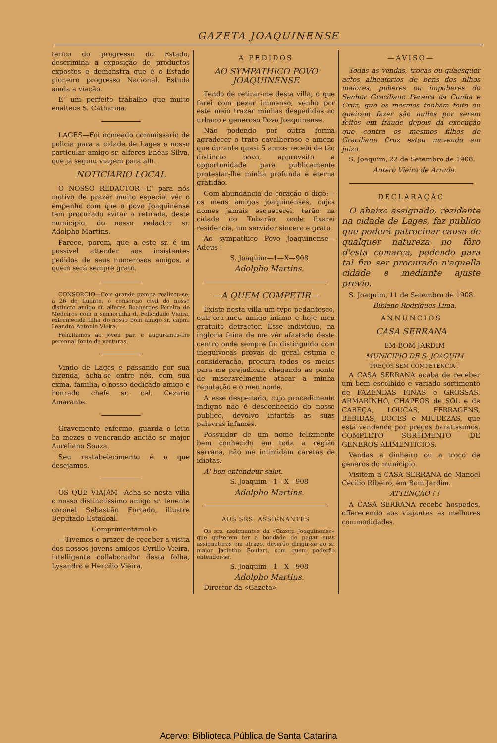GAZETA JOAQUINENSE
terico do progresso do Estado, descrimina a exposição de productos expostos e demonstra que é o Estado pioneiro progresso Nacional. Estuda ainda a viação.
E' um perfeito trabalho que muito enaltece S. Catharina.
LAGES—Foi nomeado commissario de policia para a cidade de Lages o nosso particular amigo sr. alferes Enéas Silva, que já seguiu viagem para alli.
NOTICIARIO LOCAL
O NOSSO REDACTOR—E' para nós motivo de prazer muito especial vêr o empenho com que o povo Joaquinense tem procurado evitar a retirada, deste municipio, do nosso redactor sr. Adolpho Martins.
Parece, porem, que a este sr. é im possivel attender aos insistentes pedidos de seus numerosos amigos, a quem será sempre grato.
CONSORCIO—Com grande pompa realizou-se, a 26 do fluente, o consorcio civil do nosso distincto amigo sr. alferes Boanerges Pereira de Medeiros com a senhorinha d. Felicidade Vieira, extremecida filha do nosso bom amigo sr. capm. Leandro Antonio Vieira.
Felicitamos ao joven par, e auguramos-lhe perennal fonte de venturas.
Vindo de Lages e passando por sua fazenda, acha-se entre nós, com sua exma. familia, o nosso dedicado amigo e honrado chefe sr. cel. Cezario Amarante.
Gravemente enfermo, guarda o leito ha mezes o venerando ancião sr. major Aureliano Souza.
Seu restabelecimento é o que desejamos.
OS QUE VIAJAM—Acha-se nesta villa o nosso distinctissimo amigo sr. tenente coronel Sebastião Furtado, illustre Deputado Estadoal.
Comprimentamol-o
—Tivemos o prazer de receber a visita dos nossos jovens amigos Cyrillo Vieira, intelligente collaborador desta folha, Lysandro e Hercilio Vieira.
A PEDIDOS
AO SYMPATHICO POVO JOAQUINENSE
Tendo de retirar-me desta villa, o que farei com pezar immenso, venho por este meio trazer minhas despedidas ao urbano e generoso Povo Joaquinense.
Não podendo por outra forma agradecer o trato cavalheroso e ameno que durante quasi 5 annos recebi de tão distincto povo, approveito a opportunidade para publicamente protestar-lhe minha profunda e eterna gratidão.
Com abundancia de coração o digo:—os meus amigos joaquinenses, cujos nomes jamais esquecerei, terão na cidade do Tubarão, onde fixarei residencia, um servidor sincero e grato.
Ao sympathico Povo Joaquinense—Adeus !
S. Joaquim—1—X—908
Adolpho Martins.
—A QUEM COMPETIR—
Existe nesta villa um typo pedantesco, outr'ora meu amigo intimo e hoje meu gratuito detractor. Esse individuo, na ingloria faina de me vêr afastado deste centro onde sempre fui distinguido com inequivocas provas de geral estima e consideração, procura todos os meios para me prejudicar, chegando ao ponto de miseravelmente atacar a minha reputação e o meu nome.
A esse despeitado, cujo procedimento indigno não é desconhecido do nosso publico, devolvo intactas as suas palavras infames.
Possuidor de um nome felizmente bem conhecido em toda a região serrana, não me intimidam caretas de idiotas.
A' bon entendeur salut.
S. Joaquim—1—X—908
Adolpho Martins.
AOS SRS. ASSIGNANTES
Os srs. assignantes da «Gazeta Joaquinense» que quizerem ter a bondade de pagar suas assignaturas em atrazo, deverão dirigir-se ao sr. major Jacintho Goulart, com quem poderão entender-se.
S. Joaquim—1—X—908
Adolpho Martins.
Director da «Gazeta».
—AVISO—
Todas as vendas, trocas ou quaesquer actos alheatorios de bens dos filhos maiores, puberes ou impuberes do Senhor Graciliano Pereira da Cunha e Cruz, que os mesmos tenham feito ou queiram fazer são nullos por serem feitos em fraude depois da execução que contra os mesmos filhos de Graciliano Cruz estou movendo em juizo.
S. Joaquim, 22 de Setembro de 1908.
Antero Vieira de Arruda.
DECLARAÇÃO
O abaixo assignado, rezidente na cidade de Lages, faz publico que poderá patrocinar causa de qualquer natureza no fôro d'esta comarca, podendo para tal fim ser procurado n'aquella cidade e mediante ajuste previo.
S. Joaquim, 11 de Setembro de 1908.
Bibiano Rodrigues Lima.
ANNUNCIOS
CASA SERRANA
EM BOM JARDIM
MUNICIPIO DE S. JOAQUIM
PREÇOS SEM COMPETENCIA !
A CASA SERRANA acaba de receber um bem escolhido e variado sortimento de FAZENDAS FINAS e GROSSAS, ARMARINHO, CHAPEOS de SOL e de CABEÇA, LOUÇAS, FERRAGENS, BEBIDAS, DOCES e MIUDEZAS, que está vendendo por preços baratissimos. COMPLETO SORTIMENTO DE GENEROS ALIMENTICIOS.
Vendas a dinheiro ou a troco de generos do municipio.
Visitem a CASA SERRANA de Manoel Cecilio Ribeiro, em Bom Jardim.
ATTENÇÃO ! !
A CASA SERRANA recebe hospedes, offerecendo aos viajantes as melhores commodidades.
Acervo: Biblioteca Pública de Santa Catarina